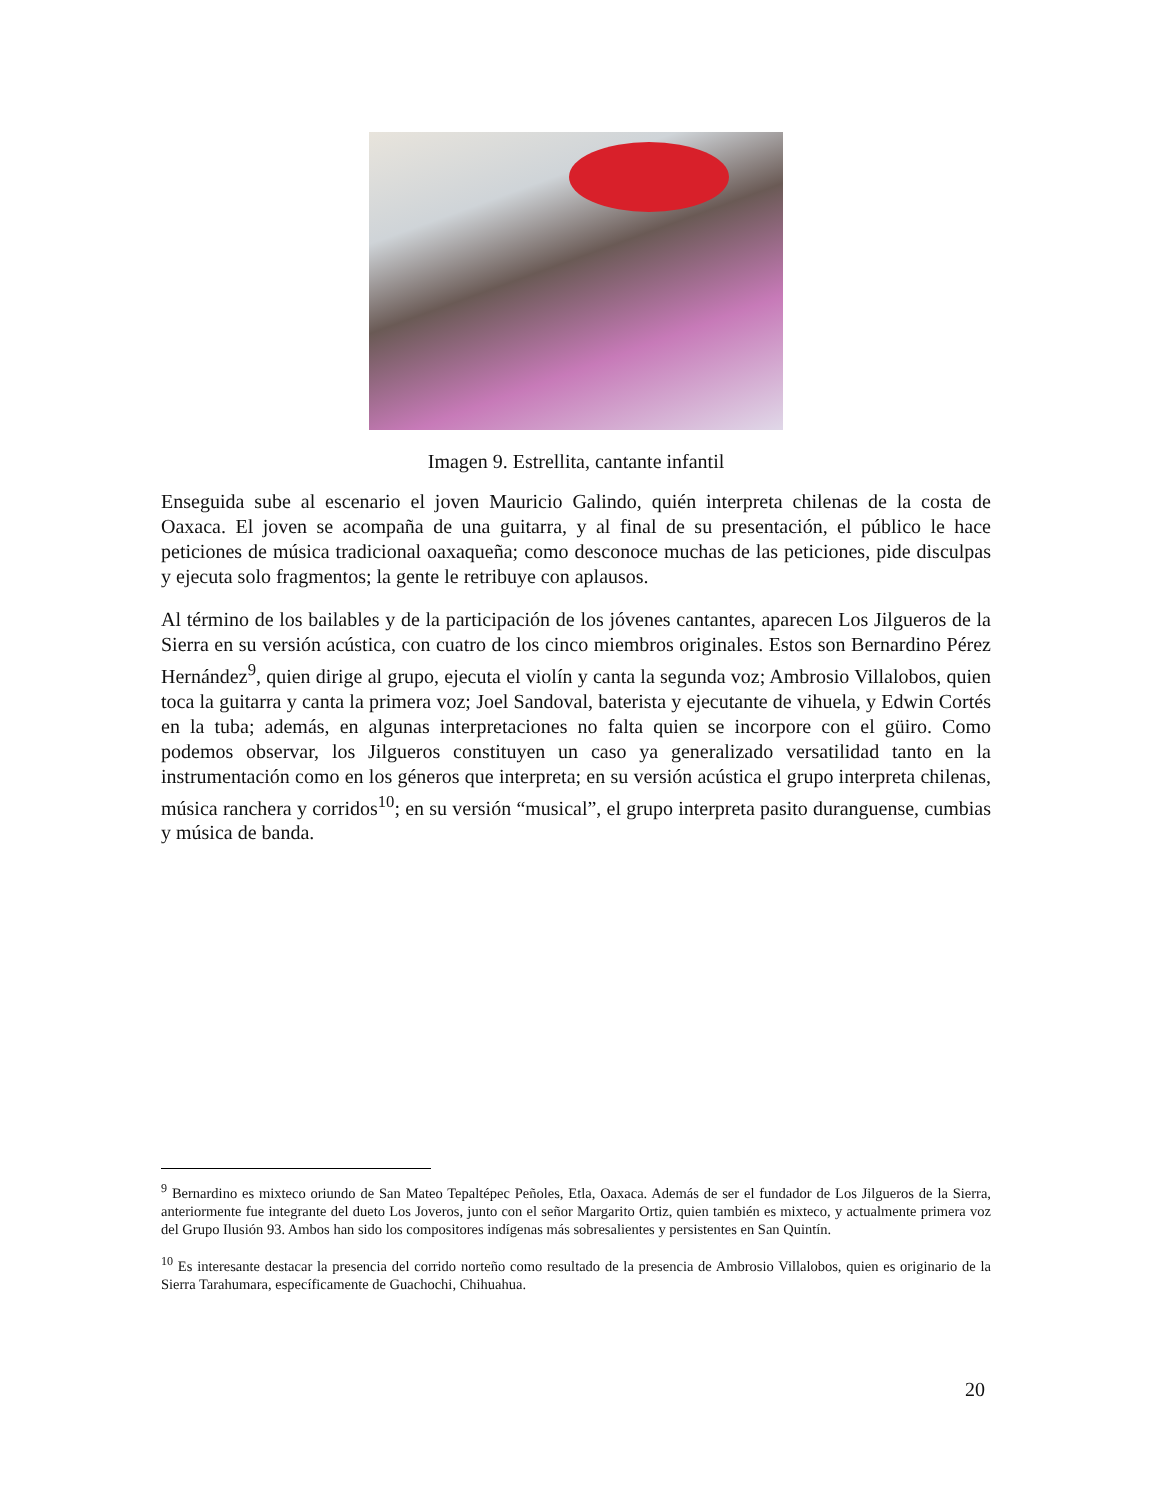Imagen 9. Estrellita, cantante infantil
Enseguida sube al escenario el joven Mauricio Galindo, quién interpreta chilenas de la costa de Oaxaca. El joven se acompaña de una guitarra, y al final de su presentación, el público le hace peticiones de música tradicional oaxaqueña; como desconoce muchas de las peticiones, pide disculpas y ejecuta solo fragmentos; la gente le retribuye con aplausos.
Al término de los bailables y de la participación de los jóvenes cantantes, aparecen Los Jilgueros de la Sierra en su versión acústica, con cuatro de los cinco miembros originales. Estos son Bernardino Pérez Hernández<sup>9</sup>, quien dirige al grupo, ejecuta el violín y canta la segunda voz; Ambrosio Villalobos, quien toca la guitarra y canta la primera voz; Joel Sandoval, baterista y ejecutante de vihuela, y Edwin Cortés en la tuba; además, en algunas interpretaciones no falta quien se incorpore con el güiro. Como podemos observar, los Jilgueros constituyen un caso ya generalizado versatilidad tanto en la instrumentación como en los géneros que interpreta; en su versión acústica el grupo interpreta chilenas, música ranchera y corridos<sup>10</sup>; en su versión “musical”, el grupo interpreta pasito duranguense, cumbias y música de banda.
<sup>9</sup> Bernardino es mixteco oriundo de San Mateo Tepaltépec Peñoles, Etla, Oaxaca. Además de ser el fundador de Los Jilgueros de la Sierra, anteriormente fue integrante del dueto Los Joveros, junto con el señor Margarito Ortiz, quien también es mixteco, y actualmente primera voz del Grupo Ilusión 93. Ambos han sido los compositores indígenas más sobresalientes y persistentes en San Quintín.
<sup>10</sup> Es interesante destacar la presencia del corrido norteño como resultado de la presencia de Ambrosio Villalobos, quien es originario de la Sierra Tarahumara, específicamente de Guachochi, Chihuahua.
20